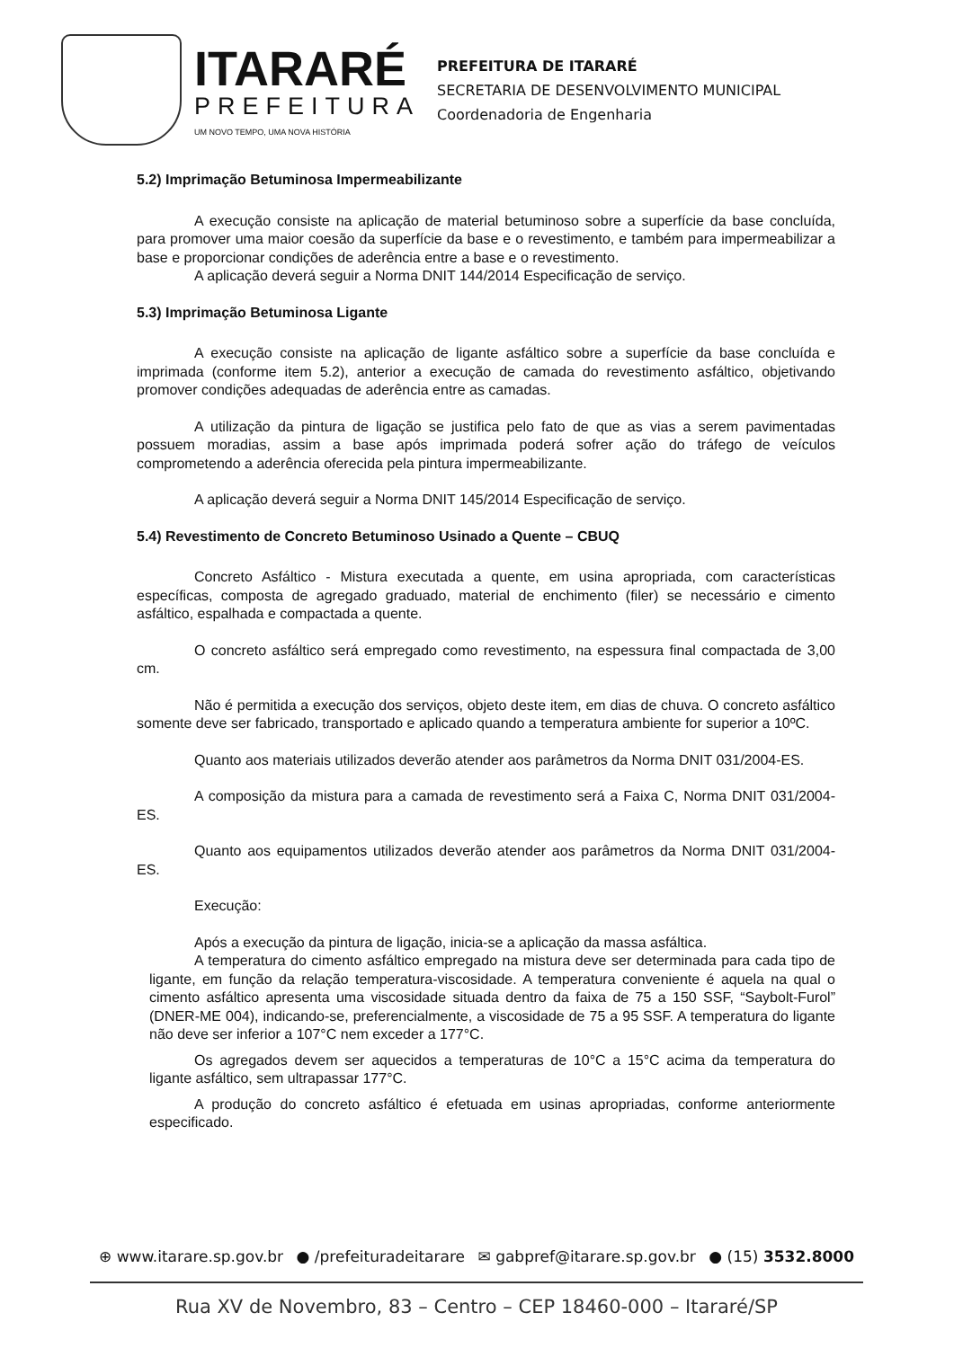ITARARÉ
PREFEITURA
UM NOVO TEMPO, UMA NOVA HISTÓRIA
PREFEITURA DE ITARARÉ
SECRETARIA DE DESENVOLVIMENTO MUNICIPAL
Coordenadoria de Engenharia
5.2) Imprimação Betuminosa Impermeabilizante
A execução consiste na aplicação de material betuminoso sobre a superfície da base concluída, para promover uma maior coesão da superfície da base e o revestimento, e também para impermeabilizar a base e proporcionar condições de aderência entre a base e o revestimento.
A aplicação deverá seguir a Norma DNIT 144/2014 Especificação de serviço.
5.3) Imprimação Betuminosa Ligante
A execução consiste na aplicação de ligante asfáltico sobre a superfície da base concluída e imprimada (conforme item 5.2), anterior a execução de camada do revestimento asfáltico, objetivando promover condições adequadas de aderência entre as camadas.
A utilização da pintura de ligação se justifica pelo fato de que as vias a serem pavimentadas possuem moradias, assim a base após imprimada poderá sofrer ação do tráfego de veículos comprometendo a aderência oferecida pela pintura impermeabilizante.
A aplicação deverá seguir a Norma DNIT 145/2014 Especificação de serviço.
5.4) Revestimento de Concreto Betuminoso Usinado a Quente – CBUQ
Concreto Asfáltico - Mistura executada a quente, em usina apropriada, com características específicas, composta de agregado graduado, material de enchimento (filer) se necessário e cimento asfáltico, espalhada e compactada a quente.
O concreto asfáltico será empregado como revestimento, na espessura final compactada de 3,00 cm.
Não é permitida a execução dos serviços, objeto deste item, em dias de chuva. O concreto asfáltico somente deve ser fabricado, transportado e aplicado quando a temperatura ambiente for superior a 10ºC.
Quanto aos materiais utilizados deverão atender aos parâmetros da Norma DNIT 031/2004-ES.
A composição da mistura para a camada de revestimento será a Faixa C, Norma DNIT 031/2004-ES.
Quanto aos equipamentos utilizados deverão atender aos parâmetros da Norma DNIT 031/2004-ES.
Execução:
Após a execução da pintura de ligação, inicia-se a aplicação da massa asfáltica.
A temperatura do cimento asfáltico empregado na mistura deve ser determinada para cada tipo de ligante, em função da relação temperatura-viscosidade. A temperatura conveniente é aquela na qual o cimento asfáltico apresenta uma viscosidade situada dentro da faixa de 75 a 150 SSF, “Saybolt-Furol” (DNER-ME 004), indicando-se, preferencialmente, a viscosidade de 75 a 95 SSF. A temperatura do ligante não deve ser inferior a 107°C nem exceder a 177°C.
Os agregados devem ser aquecidos a temperaturas de 10°C a 15°C acima da temperatura do ligante asfáltico, sem ultrapassar 177°C.
A produção do concreto asfáltico é efetuada em usinas apropriadas, conforme anteriormente especificado.
⊕ www.itarare.sp.gov.br ● /prefeituradeitarare ✉ gabpref@itarare.sp.gov.br ● (15) 3532.8000
Rua XV de Novembro, 83 – Centro – CEP 18460-000 – Itararé/SP